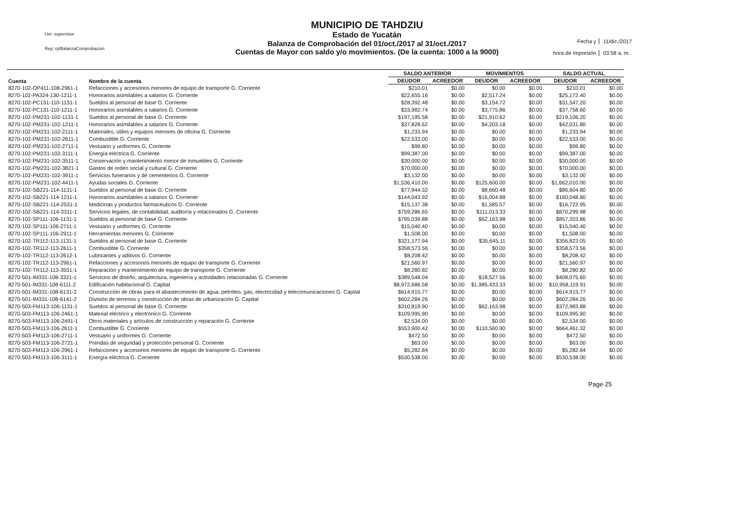Usr: supervisor
Rep: rptBalanzaComprobacion
MUNICIPIO DE TAHDZIU
Estado de Yucatán
Balanza de Comprobación del 01/oct./2017 al 31/oct./2017
Cuentas de Mayor con saldo y/o movimientos. (De la cuenta: 1000 a la 9000)
Fecha y
11/dic./2017
hora de Impresión
03:58 a. m.
| Cuenta | Nombre de la cuenta | SALDO ANTERIOR | | MOVIMIENTOS | | SALDO ACTUAL | |
| --- | --- | --- | --- | --- | --- | --- | --- |
| | | DEUDOR | ACREEDOR | DEUDOR | ACREEDOR | DEUDOR | ACREEDOR |
| 8270-102-OP411-108-2961-1 | Refacciones y accesorios menores de equipo de transporte G. Corriente | $210.01 | $0.00 | $0.00 | $0.00 | $210.01 | $0.00 |
| 8270-102-PA324-130-1211-1 | Honorarios asimilables a salarios G. Corriente | $22,655.16 | $0.00 | $2,517.24 | $0.00 | $25,172.40 | $0.00 |
| 8270-102-PC131-110-1131-1 | Sueldos al personal de base G. Corriente | $28,392.48 | $0.00 | $3,154.72 | $0.00 | $31,547.20 | $0.00 |
| 8270-102-PC131-110-1211-1 | Honorarios asimilables a salarios G. Corriente | $33,982.74 | $0.00 | $3,775.86 | $0.00 | $37,758.60 | $0.00 |
| 8270-102-PM231-102-1131-1 | Sueldos al personal de base G. Corriente | $197,195.58 | $0.00 | $21,910.62 | $0.00 | $219,106.20 | $0.00 |
| 8270-102-PM231-102-1211-1 | Honorarios asimilables a salarios G. Corriente | $37,828.62 | $0.00 | $4,203.18 | $0.00 | $42,031.80 | $0.00 |
| 8270-102-PM231-102-2111-1 | Materiales, útiles y equipos menores de oficina G. Corriente | $1,233.94 | $0.00 | $0.00 | $0.00 | $1,233.94 | $0.00 |
| 8270-102-PM231-102-2611-1 | Combustible G. Corriente | $22,533.00 | $0.00 | $0.00 | $0.00 | $22,533.00 | $0.00 |
| 8270-102-PM231-102-2711-1 | Vestuario y uniformes G. Corriente | $99.80 | $0.00 | $0.00 | $0.00 | $99.80 | $0.00 |
| 8270-102-PM231-102-3111-1 | Energía eléctrica G. Corriente | $99,387.00 | $0.00 | $0.00 | $0.00 | $99,387.00 | $0.00 |
| 8270-102-PM231-102-3511-1 | Conservación y mantenimiento menor de inmuebles G. Corriente | $30,000.00 | $0.00 | $0.00 | $0.00 | $30,000.00 | $0.00 |
| 8270-102-PM231-102-3821-1 | Gastos de orden social y cultural G. Corriente | $70,000.00 | $0.00 | $0.00 | $0.00 | $70,000.00 | $0.00 |
| 8270-102-PM231-102-3911-1 | Servicios funerarios y de cementerios G. Corriente | $3,132.00 | $0.00 | $0.00 | $0.00 | $3,132.00 | $0.00 |
| 8270-102-PM231-102-4411-1 | Ayudas sociales G. Corriente | $1,536,410.00 | $0.00 | $125,600.00 | $0.00 | $1,662,010.00 | $0.00 |
| 8270-102-SB221-114-1131-1 | Sueldos al personal de base G. Corriente | $77,944.32 | $0.00 | $8,660.48 | $0.00 | $86,604.80 | $0.00 |
| 8270-102-SB221-114-1211-1 | Honorarios asimilables a salarios G. Corriente | $144,043.92 | $0.00 | $16,004.88 | $0.00 | $160,048.80 | $0.00 |
| 8270-102-SB221-114-2531-1 | Medicinas y productos farmacéuticos G. Corriente | $15,137.38 | $0.00 | $1,585.57 | $0.00 | $16,722.95 | $0.00 |
| 8270-102-SB221-114-3311-1 | Servicios legales, de contabilidad, auditoría y relacionados G. Corriente | $759,286.65 | $0.00 | $111,013.33 | $0.00 | $870,299.98 | $0.00 |
| 8270-102-SP111-106-1131-1 | Sueldos al personal de base G. Corriente | $795,039.88 | $0.00 | $62,163.98 | $0.00 | $857,203.86 | $0.00 |
| 8270-102-SP111-106-2711-1 | Vestuario y uniformes G. Corriente | $15,040.40 | $0.00 | $0.00 | $0.00 | $15,040.40 | $0.00 |
| 8270-102-SP111-106-2911-1 | Herramientas menores G. Corriente | $1,508.00 | $0.00 | $0.00 | $0.00 | $1,508.00 | $0.00 |
| 8270-102-TR112-113-1131-1 | Sueldos al personal de base G. Corriente | $321,177.94 | $0.00 | $35,645.11 | $0.00 | $356,823.05 | $0.00 |
| 8270-102-TR112-113-2611-1 | Combustible G. Corriente | $358,573.56 | $0.00 | $0.00 | $0.00 | $358,573.56 | $0.00 |
| 8270-102-TR112-113-2612-1 | Lubricantes y aditivos G. Corriente | $8,208.42 | $0.00 | $0.00 | $0.00 | $8,208.42 | $0.00 |
| 8270-102-TR112-113-2961-1 | Refacciones y accesorios menores de equipo de transporte G. Corriente | $21,560.97 | $0.00 | $0.00 | $0.00 | $21,560.97 | $0.00 |
| 8270-102-TR112-113-3551-1 | Reparación y mantenimiento de equipo de transporte G. Corriente | $8,280.82 | $0.00 | $0.00 | $0.00 | $8,280.82 | $0.00 |
| 8270-501-IM331-108-3321-1 | Servicios de diseño, arquitectura, ingeniería y actividades relacionadas G. Corriente | $389,548.04 | $0.00 | $18,527.56 | $0.00 | $408,075.60 | $0.00 |
| 8270-501-IM331-108-6111-2 | Edificación habitacional G. Capital | $8,972,686.58 | $0.00 | $1,985,433.33 | $0.00 | $10,958,119.91 | $0.00 |
| 8270-501-IM331-108-6131-2 | Construcción de obras para el abastecimiento de agua, petróleo, gas, electricidad y telecomunicaciones G. Capital | $614,915.77 | $0.00 | $0.00 | $0.00 | $614,915.77 | $0.00 |
| 8270-501-IM331-108-6141-2 | División de terrenos y construcción de obras de urbanización G. Capital | $602,284.26 | $0.00 | $0.00 | $0.00 | $602,284.26 | $0.00 |
| 8270-503-FM113-106-1131-1 | Sueldos al personal de base G. Corriente | $310,819.90 | $0.00 | $62,163.98 | $0.00 | $372,983.88 | $0.00 |
| 8270-503-FM113-106-2461-1 | Material eléctrico y electrónico G. Corriente | $109,995.90 | $0.00 | $0.00 | $0.00 | $109,995.90 | $0.00 |
| 8270-503-FM113-106-2491-1 | Otros materiales y artículos de construcción y reparación G. Corriente | $2,534.00 | $0.00 | $0.00 | $0.00 | $2,534.00 | $0.00 |
| 8270-503-FM113-106-2611-1 | Combustible G. Corriente | $553,900.42 | $0.00 | $110,560.90 | $0.00 | $664,461.32 | $0.00 |
| 8270-503-FM113-106-2711-1 | Vestuario y uniformes G. Corriente | $472.50 | $0.00 | $0.00 | $0.00 | $472.50 | $0.00 |
| 8270-503-FM113-106-2721-1 | Prendas de seguridad y protección personal G. Corriente | $63.00 | $0.00 | $0.00 | $0.00 | $63.00 | $0.00 |
| 8270-503-FM113-106-2961-1 | Refacciones y accesorios menores de equipo de transporte G. Corriente | $5,282.84 | $0.00 | $0.00 | $0.00 | $5,282.84 | $0.00 |
| 8270-503-FM113-106-3111-1 | Energía eléctrica G. Corriente | $530,538.00 | $0.00 | $0.00 | $0.00 | $530,538.00 | $0.00 |
Page 25